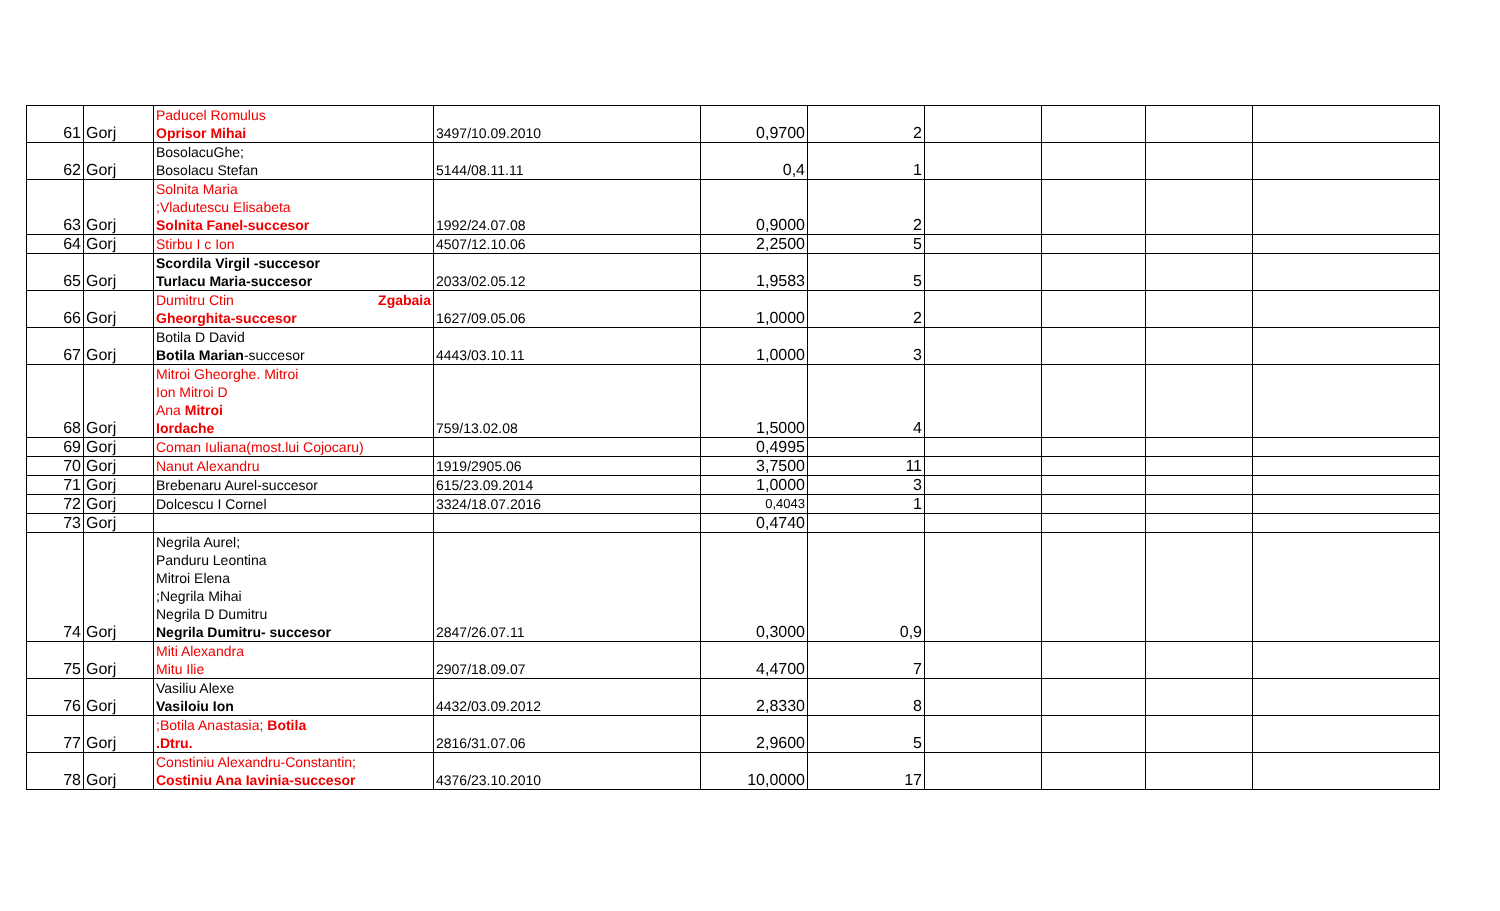| 61 | Gorj | Paducel Romulus Oprisor Mihai | 3497/10.09.2010 | 0,9700 | 2 | | | | |
| 62 | Gorj | BosolacuGhe; Bosolacu Stefan | 5144/08.11.11 | 0,4 | 1 | | | | |
| 63 | Gorj | Solnita Maria ;Vladutescu Elisabeta Solnita Fanel-succesor | 1992/24.07.08 | 0,9000 | 2 | | | | |
| 64 | Gorj | Stirbu I c Ion | 4507/12.10.06 | 2,2500 | 5 | | | | |
| 65 | Gorj | Scordila Virgil -succesor Turlacu Maria-succesor | 2033/02.05.12 | 1,9583 | 5 | | | | |
| 66 | Gorj | Dumitru Ctin Zgabaia Gheorghita-succesor | 1627/09.05.06 | 1,0000 | 2 | | | | |
| 67 | Gorj | Botila D David Botila Marian -succesor | 4443/03.10.11 | 1,0000 | 3 | | | | |
| 68 | Gorj | Mitroi Gheorghe. Mitroi Ion Mitroi D Ana Mitroi Iordache | 759/13.02.08 | 1,5000 | 4 | | | | |
| 69 | Gorj | Coman Iuliana(most.lui Cojocaru) | | 0,4995 | | | | | |
| 70 | Gorj | Nanut Alexandru | 1919/2905.06 | 3,7500 | 11 | | | | |
| 71 | Gorj | Brebenaru Aurel-succesor | 615/23.09.2014 | 1,0000 | 3 | | | | |
| 72 | Gorj | Dolcescu I Cornel | 3324/18.07.2016 | 0,4043 | 1 | | | | |
| 73 | Gorj | | | 0,4740 | | | | | |
| 74 | Gorj | Negrila Aurel; Panduru Leontina Mitroi Elena ;Negrila Mihai Negrila D Dumitru Negrila Dumitru- succesor | 2847/26.07.11 | 0,3000 | 0,9 | | | | |
| 75 | Gorj | Miti Alexandra Mitu Ilie | 2907/18.09.07 | 4,4700 | 7 | | | | |
| 76 | Gorj | Vasiliu Alexe Vasiloiu Ion | 4432/03.09.2012 | 2,8330 | 8 | | | | |
| 77 | Gorj | ;Botila Anastasia; Botila .Dtru. | 2816/31.07.06 | 2,9600 | 5 | | | | |
| 78 | Gorj | Constiniu Alexandru-Constantin; Costiniu Ana Iavinia-succesor | 4376/23.10.2010 | 10,0000 | 17 | | | | |